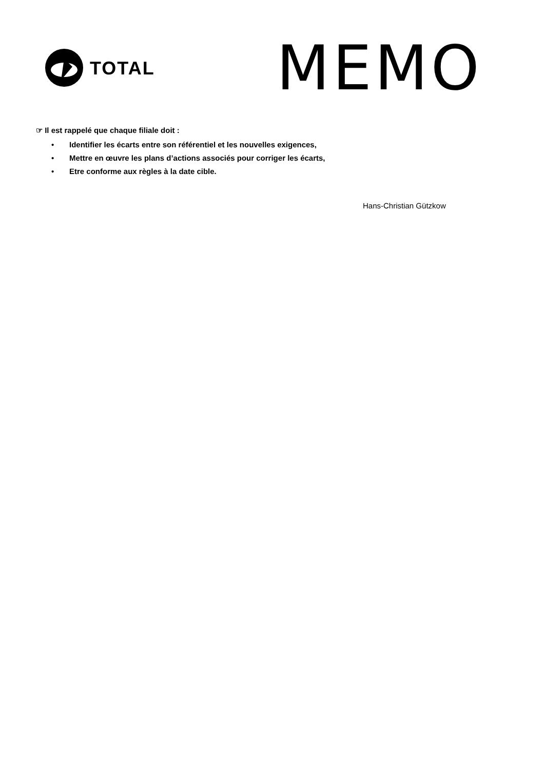TOTAL
MEMO
☞ Il est rappelé que chaque filiale doit :
• Identifier les écarts entre son référentiel et les nouvelles exigences,
• Mettre en œuvre les plans d’actions associés pour corriger les écarts,
• Etre conforme aux règles à la date cible.
Hans-Christian Gützkow